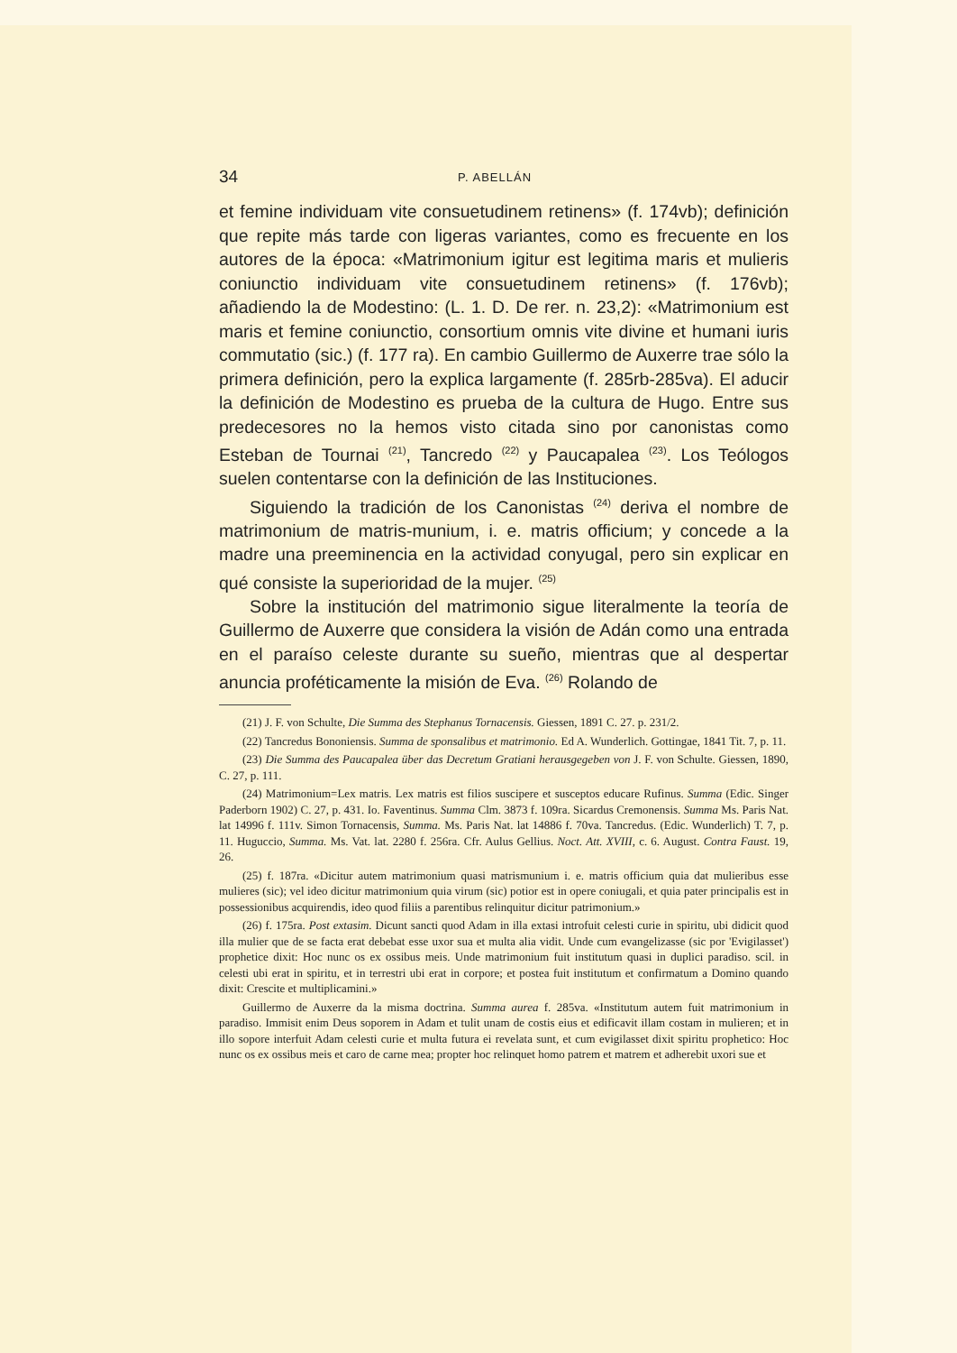34 P. ABELLÁN
et femine individuam vite consuetudinem retinens» (f. 174vb); definición que repite más tarde con ligeras variantes, como es frecuente en los autores de la época: «Matrimonium igitur est legitima maris et mulieris coniunctio individuam vite consuetudinem retinens» (f. 176vb); añadiendo la de Modestino: (L. 1. D. De rer. n. 23,2): «Matrimonium est maris et femine coniunctio, consortium omnis vite divine et humani iuris commutatio (sic.) (f. 177 ra). En cambio Guillermo de Auxerre trae sólo la primera definición, pero la explica largamente (f. 285rb-285va). El aducir la definición de Modestino es prueba de la cultura de Hugo. Entre sus predecesores no la hemos visto citada sino por canonistas como Esteban de Tournai <sup>(21)</sup>, Tancredo <sup>(22)</sup> y Paucapalea <sup>(23)</sup>. Los Teólogos suelen contentarse con la definición de las Instituciones.
Siguiendo la tradición de los Canonistas <sup>(24)</sup> deriva el nombre de matrimonium de matris-munium, i. e. matris officium; y concede a la madre una preeminencia en la actividad conyugal, pero sin explicar en qué consiste la superioridad de la mujer. <sup>(25)</sup>
Sobre la institución del matrimonio sigue literalmente la teoría de Guillermo de Auxerre que considera la visión de Adán como una entrada en el paraíso celeste durante su sueño, mientras que al despertar anuncia proféticamente la misión de Eva. <sup>(26)</sup> Rolando de
(21) J. F. von Schulte, Die Summa des Stephanus Tornacensis. Giessen, 1891 C. 27. p. 231/2.
(22) Tancredus Bononiensis. Summa de sponsalibus et matrimonio. Ed A. Wunderlich. Gottingae, 1841 Tit. 7, p. 11.
(23) Die Summa des Paucapalea über das Decretum Gratiani herausgegeben von J. F. von Schulte. Giessen, 1890, C. 27, p. 111.
(24) Matrimonium=Lex matris. Lex matris est filios suscipere et susceptos educare Rufinus. Summa (Edic. Singer Paderborn 1902) C. 27, p. 431. Io. Faventinus. Summa Clm. 3873 f. 109ra. Sicardus Cremonensis. Summa Ms. Paris Nat. lat 14996 f. 111v. Simon Tornacensis, Summa. Ms. Paris Nat. lat 14886 f. 70va. Tancredus. (Edic. Wunderlich) T. 7, p. 11. Huguccio, Summa. Ms. Vat. lat. 2280 f. 256ra. Cfr. Aulus Gellius. Noct. Att. XVIII, c. 6. August. Contra Faust. 19, 26.
(25) f. 187ra. «Dicitur autem matrimonium quasi matrismunium i. e. matris officium quia dat mulieribus esse mulieres (sic); vel ideo dicitur matrimonium quia virum (sic) potior est in opere coniugali, et quia pater principalis est in possessionibus acquirendis, ideo quod filiis a parentibus relinquitur dicitur patrimonium.»
(26) f. 175ra. Post extasim. Dicunt sancti quod Adam in illa extasi introfuit celesti curie in spiritu, ubi didicit quod illa mulier que de se facta erat debebat esse uxor sua et multa alia vidit. Unde cum evangelizasse (sic por 'Evigilasset') prophetice dixit: Hoc nunc os ex ossibus meis. Unde matrimonium fuit institutum quasi in duplici paradiso. scil. in celesti ubi erat in spiritu, et in terrestri ubi erat in corpore; et postea fuit institutum et confirmatum a Domino quando dixit: Crescite et multiplicamini.»
Guillermo de Auxerre da la misma doctrina. Summa aurea f. 285va. «Institutum autem fuit matrimonium in paradiso. Immisit enim Deus soporem in Adam et tulit unam de costis eius et edificavit illam costam in mulieren; et in illo sopore interfuit Adam celesti curie et multa futura ei revelata sunt, et cum evigilasset dixit spiritu prophetico: Hoc nunc os ex ossibus meis et caro de carne mea; propter hoc relinquet homo patrem et matrem et adherebit uxori sue et